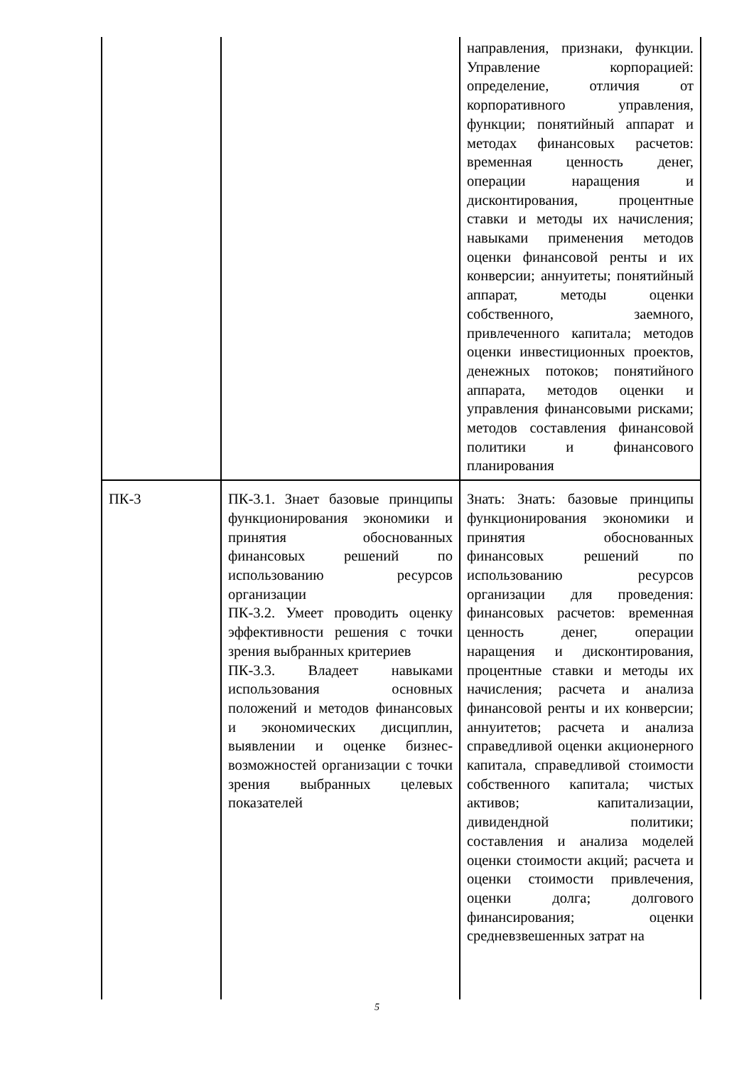| | | направления, признаки, функции. Управление корпорацией: определение, отличия от корпоративного управления, функции; понятийный аппарат и методах финансовых расчетов: временная ценность денег, операции наращения и дисконтирования, процентные ставки и методы их начисления; навыками применения методов оценки финансовой ренты и их конверсии; аннуитеты; понятийный аппарат, методы оценки собственного, заемного, привлеченного капитала; методов оценки инвестиционных проектов, денежных потоков; понятийного аппарата, методов оценки и управления финансовыми рисками; методов составления финансовой политики и финансового планирования |
| ПК-3 | ПК-3.1. Знает базовые принципы функционирования экономики и принятия обоснованных финансовых решений по использованию ресурсов организации ПК-3.2. Умеет проводить оценку эффективности решения с точки зрения выбранных критериев ПК-3.3. Владеет навыками использования основных положений и методов финансовых и экономических дисциплин, выявлении и оценке бизнес-возможностей организации с точки зрения выбранных целевых показателей | Знать: Знать: базовые принципы функционирования экономики и принятия обоснованных финансовых решений по использованию ресурсов организации для проведения: финансовых расчетов: временная ценность денег, операции наращения и дисконтирования, процентные ставки и методы их начисления; расчета и анализа финансовой ренты и их конверсии; аннуитетов; расчета и анализа справедливой оценки акционерного капитала, справедливой стоимости собственного капитала; чистых активов; капитализации, дивидендной политики; составления и анализа моделей оценки стоимости акций; расчета и оценки стоимости привлечения, оценки долга; долгового финансирования; оценки средневзвешенных затрат на |
5